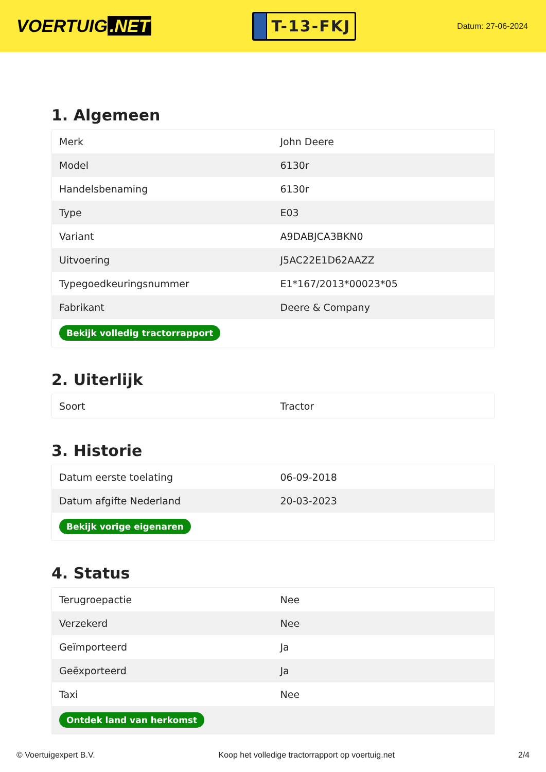VOERTUIG.NET
T-13-FKJ
Datum: 27-06-2024
1. Algemeen
| Merk | John Deere |
| Model | 6130r |
| Handelsbenaming | 6130r |
| Type | E03 |
| Variant | A9DABJCA3BKN0 |
| Uitvoering | J5AC22E1D62AAZZ |
| Typegoedkeuringsnummer | E1*167/2013*00023*05 |
| Fabrikant | Deere & Company |
| Bekijk volledig tractorrapport | |
2. Uiterlijk
| Soort | Tractor |
3. Historie
| Datum eerste toelating | 06-09-2018 |
| Datum afgifte Nederland | 20-03-2023 |
| Bekijk vorige eigenaren | |
4. Status
| Terugroepactie | Nee |
| Verzekerd | Nee |
| Geïmporteerd | Ja |
| Geëxporteerd | Ja |
| Taxi | Nee |
| Ontdek land van herkomst | |
© Voertuigexpert B.V. Koop het volledige tractorrapport op voertuig.net 2/4